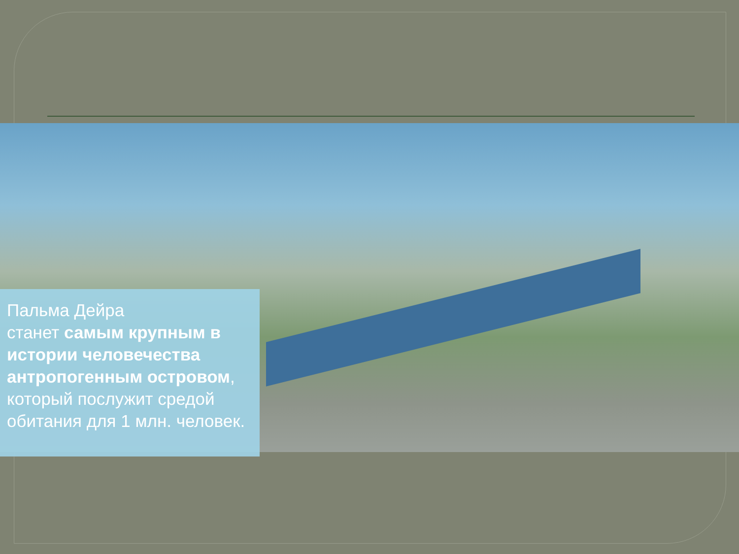Пальма Дейра
станет самым крупным в истории человечества антропогенным островом, который послужит средой обитания для 1 млн. человек.